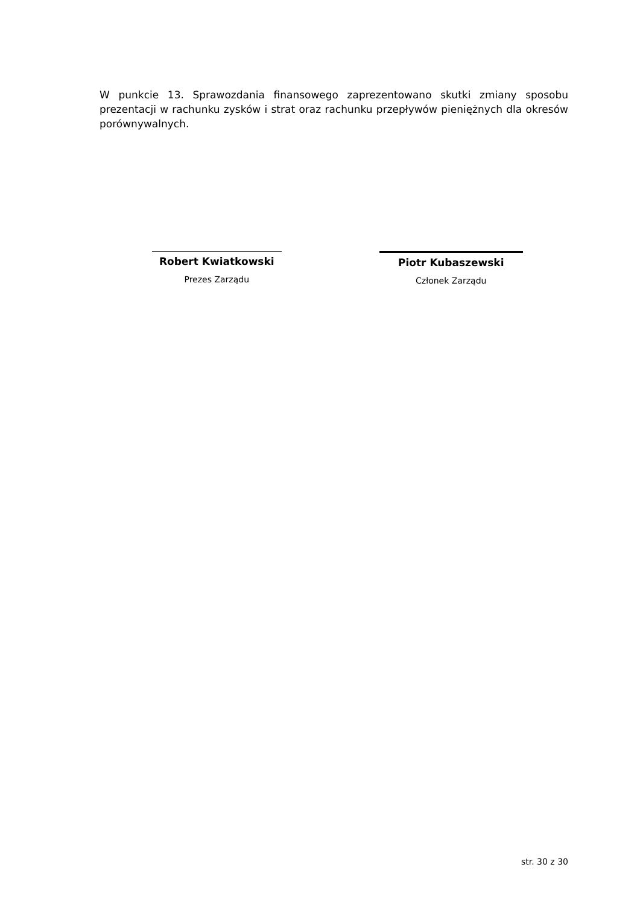W punkcie 13. Sprawozdania finansowego zaprezentowano skutki zmiany sposobu prezentacji w rachunku zysków i strat oraz rachunku przepływów pieniężnych dla okresów porównywalnych.
Robert Kwiatkowski
Prezes Zarządu
Piotr Kubaszewski
Członek Zarządu
str. 30 z 30